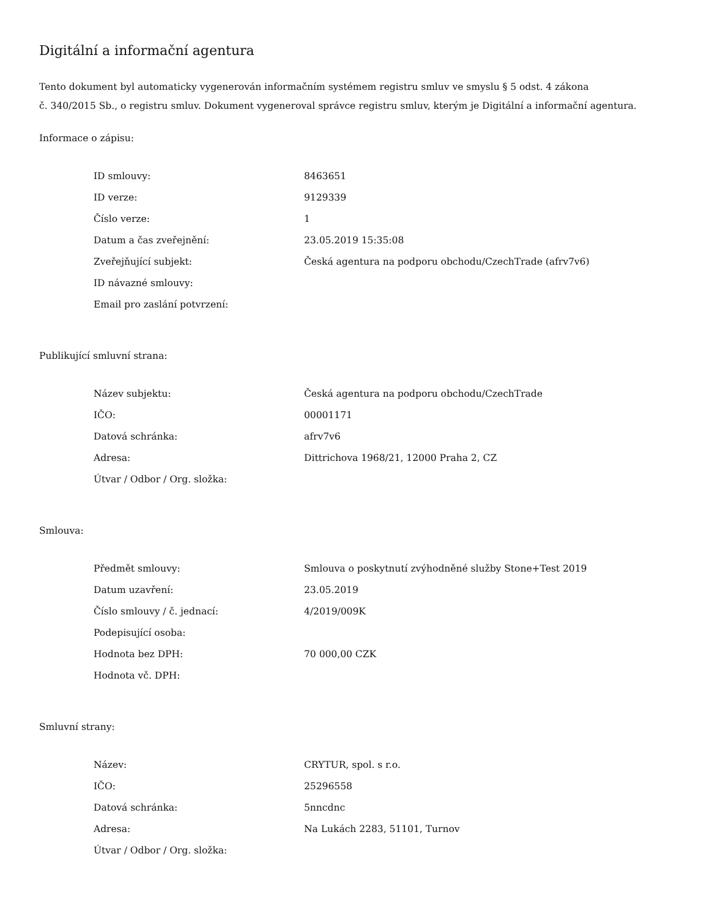Digitální a informační agentura
Tento dokument byl automaticky vygenerován informačním systémem registru smluv ve smyslu § 5 odst. 4 zákona
č. 340/2015 Sb., o registru smluv. Dokument vygeneroval správce registru smluv, kterým je Digitální a informační agentura.
Informace o zápisu:
| ID smlouvy: | 8463651 |
| ID verze: | 9129339 |
| Číslo verze: | 1 |
| Datum a čas zveřejnění: | 23.05.2019 15:35:08 |
| Zveřejňující subjekt: | Česká agentura na podporu obchodu/CzechTrade (afrv7v6) |
| ID návazné smlouvy: | |
| Email pro zaslání potvrzení: | |
Publikující smluvní strana:
| Název subjektu: | Česká agentura na podporu obchodu/CzechTrade |
| IČO: | 00001171 |
| Datová schránka: | afrv7v6 |
| Adresa: | Dittrichova 1968/21, 12000 Praha 2, CZ |
| Útvar / Odbor / Org. složka: | |
Smlouva:
| Předmět smlouvy: | Smlouva o poskytnutí zvýhodněné služby Stone+Test 2019 |
| Datum uzavření: | 23.05.2019 |
| Číslo smlouvy / č. jednací: | 4/2019/009K |
| Podepisující osoba: | |
| Hodnota bez DPH: | 70 000,00 CZK |
| Hodnota vč. DPH: | |
Smluvní strany:
| Název: | CRYTUR, spol. s r.o. |
| IČO: | 25296558 |
| Datová schránka: | 5nncdnc |
| Adresa: | Na Lukách 2283, 51101, Turnov |
| Útvar / Odbor / Org. složka: | |